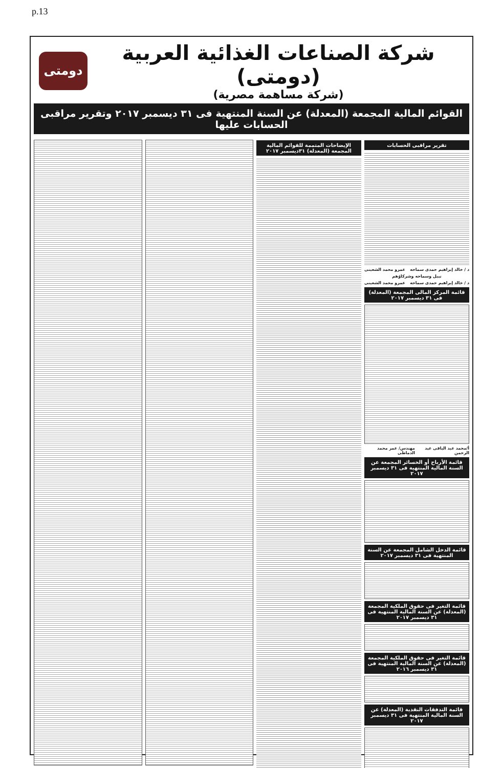p.13
شركة الصناعات الغذائية العربية (دومتى)
(شركة مساهمة مصرية)
دومتى
القوائم المالية المجمعة (المعدلة) عن السنة المنتهية فى ٣١ ديسمبر ٢٠١٧ وتقرير مراقبى الحسابات عليها
تقرير مراقبى الحسابات
د / خالد إبراهيم حمدى سماحه عمرو محمد الشعينى
نبيل وسماحه وشركاؤهم
د / خالد إبراهيم حمدى سماحه عمرو محمد الشعينى
قائمة المركز المالى المجمعة (المعدلة) فى ٣١ ديسمبر ٢٠١٧
أ/محمد عبد الباقى عبد الرحمن مهندس/ عمر محمد الدماطى
قائمة الأرباح أو الخسائر المجمعة عن السنة المالية المنتهية فى ٣١ ديسمبر ٢٠١٧
قائمة الدخل الشامل المجمعة عن السنة المنتهية فى ٣١ ديسمبر ٢٠١٧
قائمة التغير فى حقوق الملكية المجمعة (المعدلة) عن السنة المالية المنتهية فى ٣١ ديسمبر ٢٠١٧
قائمة التغير فى حقوق الملكية المجمعة (المعدلة) عن السنة المالية المنتهية فى ٣١ ديسمبر ٢٠١٦
قائمة التدفقات النقدية (المعدلة) عن السنة المالية المنتهية فى ٣١ ديسمبر ٢٠١٧
الإيضاحات المتممة للقوائم المالية المجمعة (المعدلة) ٣١ديسمبر ٢٠١٧